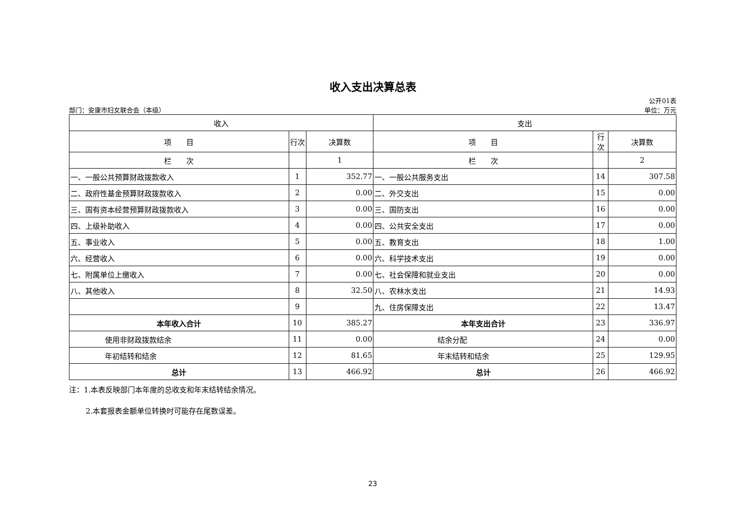收入支出决算总表
部门：安康市妇女联合会（本级）
公开01表
单位：万元
| 收入 | | | 支出 | | |
| --- | --- | --- | --- | --- | --- |
| 项 目 | 行次 | 决算数 | 项 目 | 行次 | 决算数 |
| 栏 次 | | 1 | 栏 次 | | 2 |
| 一、一般公共预算财政拨款收入 | 1 | 352.77 | 一、一般公共服务支出 | 14 | 307.58 |
| 二、政府性基金预算财政拨款收入 | 2 | 0.00 | 二、外交支出 | 15 | 0.00 |
| 三、国有资本经营预算财政拨款收入 | 3 | 0.00 | 三、国防支出 | 16 | 0.00 |
| 四、上级补助收入 | 4 | 0.00 | 四、公共安全支出 | 17 | 0.00 |
| 五、事业收入 | 5 | 0.00 | 五、教育支出 | 18 | 1.00 |
| 六、经营收入 | 6 | 0.00 | 六、科学技术支出 | 19 | 0.00 |
| 七、附属单位上缴收入 | 7 | 0.00 | 七、社会保障和就业支出 | 20 | 0.00 |
| 八、其他收入 | 8 | 32.50 | 八、农林水支出 | 21 | 14.93 |
| | 9 | | 九、住房保障支出 | 22 | 13.47 |
| 本年收入合计 | 10 | 385.27 | 本年支出合计 | 23 | 336.97 |
| 使用非财政拨款结余 | 11 | 0.00 | 结余分配 | 24 | 0.00 |
| 年初结转和结余 | 12 | 81.65 | 年末结转和结余 | 25 | 129.95 |
| 总计 | 13 | 466.92 | 总计 | 26 | 466.92 |
注：1.本表反映部门本年度的总收支和年末结转结余情况。
2.本套报表金额单位转换时可能存在尾数误差。
23